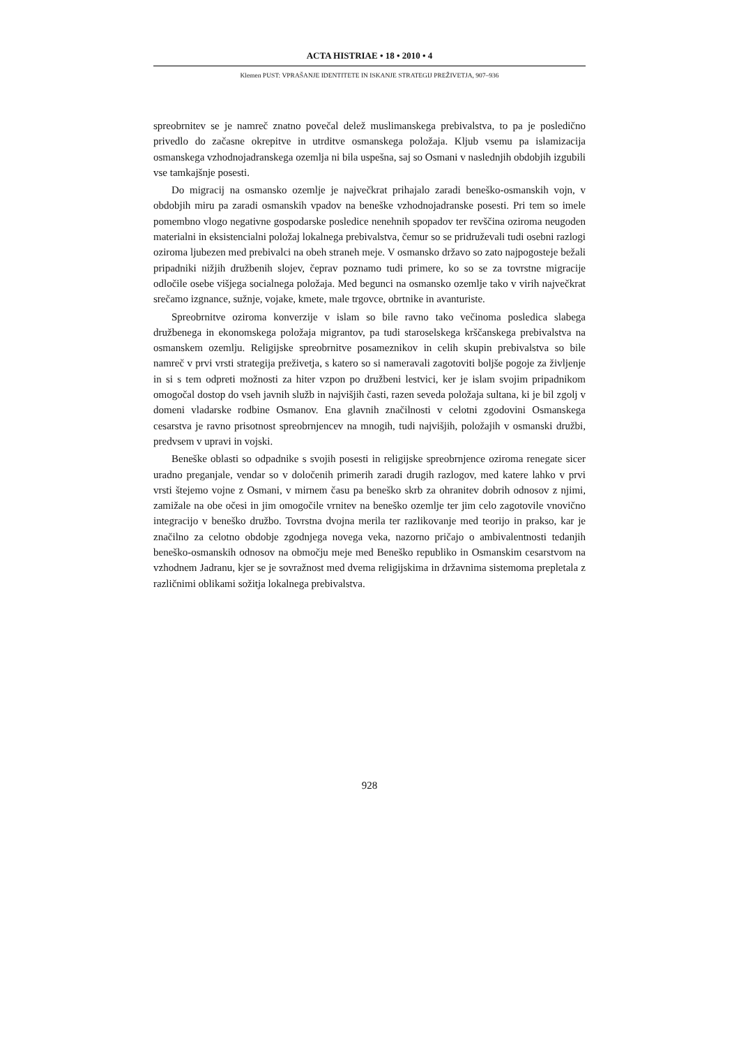ACTA HISTRIAE • 18 • 2010 • 4
Klemen PUST: VPRAŠANJE IDENTITETE IN ISKANJE STRATEGIJ PREŽIVETJA, 907–936
spreobrnitev se je namreč znatno povečal delež muslimanskega prebivalstva, to pa je posledično privedlo do začasne okrepitve in utrditve osmanskega položaja. Kljub vsemu pa islamizacija osmanskega vzhodnojadranskega ozemlja ni bila uspešna, saj so Osmani v naslednjih obdobjih izgubili vse tamkajšnje posesti.
Do migracij na osmansko ozemlje je največkrat prihajalo zaradi beneško-osmanskih vojn, v obdobjih miru pa zaradi osmanskih vpadov na beneške vzhodnojadranske posesti. Pri tem so imele pomembno vlogo negativne gospodarske posledice nenehnih spopadov ter revščina oziroma neugoden materialni in eksistencialni položaj lokalnega prebivalstva, čemur so se pridruževali tudi osebni razlogi oziroma ljubezen med prebivalci na obeh straneh meje. V osmansko državo so zato najpogosteje bežali pripadniki nižjih družbenih slojev, čeprav poznamo tudi primere, ko so se za tovrstne migracije odločile osebe višjega socialnega položaja. Med begunci na osmansko ozemlje tako v virih največkrat srečamo izgnance, sužnje, vojake, kmete, male trgovce, obrtnike in avanturiste.
Spreobrnitve oziroma konverzije v islam so bile ravno tako večinoma posledica slabega družbenega in ekonomskega položaja migrantov, pa tudi staroselskega krščanskega prebivalstva na osmanskem ozemlju. Religijske spreobrnitve posameznikov in celih skupin prebivalstva so bile namreč v prvi vrsti strategija preživetja, s katero so si nameravali zagotoviti boljše pogoje za življenje in si s tem odpreti možnosti za hiter vzpon po družbeni lestvici, ker je islam svojim pripadnikom omogočal dostop do vseh javnih služb in najvišjih časti, razen seveda položaja sultana, ki je bil zgolj v domeni vladarske rodbine Osmanov. Ena glavnih značilnosti v celotni zgodovini Osmanskega cesarstva je ravno prisotnost spreobrnjencev na mnogih, tudi najvišjih, položajih v osmanski družbi, predvsem v upravi in vojski.
Beneške oblasti so odpadnike s svojih posesti in religijske spreobrnjence oziroma renegate sicer uradno preganjale, vendar so v določenih primerih zaradi drugih razlogov, med katere lahko v prvi vrsti štejemo vojne z Osmani, v mirnem času pa beneško skrb za ohranitev dobrih odnosov z njimi, zamižale na obe očesi in jim omogočile vrnitev na beneško ozemlje ter jim celo zagotovile vnovično integracijo v beneško družbo. Tovrstna dvojna merila ter razlikovanje med teorijo in prakso, kar je značilno za celotno obdobje zgodnjega novega veka, nazorno pričajo o ambivalentnosti tedanjih beneško-osmanskih odnosov na območju meje med Beneško republiko in Osmanskim cesarstvom na vzhodnem Jadranu, kjer se je sovražnost med dvema religijskima in državnima sistemoma prepletala z različnimi oblikami sožitja lokalnega prebivalstva.
928